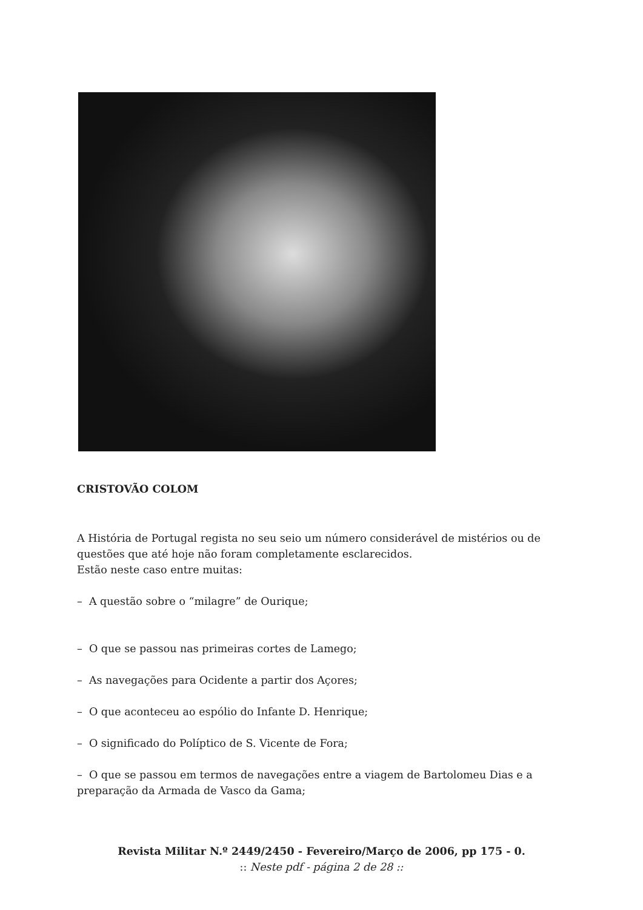CRISTOVÃO COLOM
A História de Portugal regista no seu seio um número considerável de mistérios ou de questões que até hoje não foram completamente esclarecidos.
Estão neste caso entre muitas:
– A questão sobre o “milagre” de Ourique;
– O que se passou nas primeiras cortes de Lamego;
– As navegações para Ocidente a partir dos Açores;
– O que aconteceu ao espólio do Infante D. Henrique;
– O significado do Políptico de S. Vicente de Fora;
– O que se passou em termos de navegações entre a viagem de Bartolomeu Dias e a preparação da Armada de Vasco da Gama;
Revista Militar N.º 2449/2450 - Fevereiro/Março de 2006, pp 175 - 0.
:: Neste pdf - página 2 de 28 ::